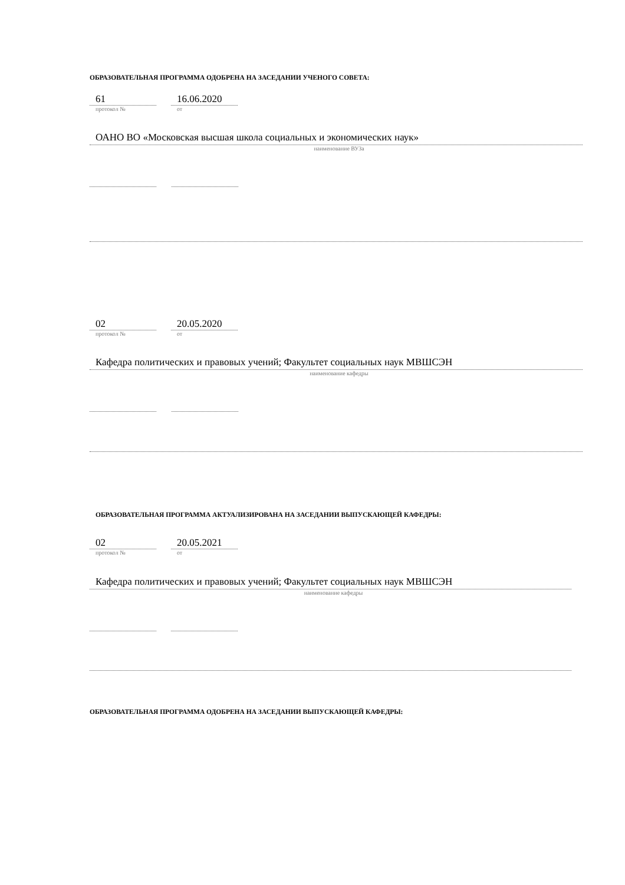ОБРАЗОВАТЕЛЬНАЯ ПРОГРАММА ОДОБРЕНА НА ЗАСЕДАНИИ УЧЕНОГО СОВЕТА:
61
протокол №
16.06.2020
от
ОАНО ВО «Московская высшая школа социальных и экономических наук»
наименование ВУЗа
02
протокол №
20.05.2020
от
Кафедра политических и правовых учений; Факультет социальных наук МВШСЭН
наименование кафедры
ОБРАЗОВАТЕЛЬНАЯ ПРОГРАММА АКТУАЛИЗИРОВАНА НА ЗАСЕДАНИИ ВЫПУСКАЮЩЕЙ КАФЕДРЫ:
02
протокол №
20.05.2021
от
Кафедра политических и правовых учений; Факультет социальных наук МВШСЭН
наименование кафедры
ОБРАЗОВАТЕЛЬНАЯ ПРОГРАММА ОДОБРЕНА НА ЗАСЕДАНИИ ВЫПУСКАЮЩЕЙ КАФЕДРЫ: